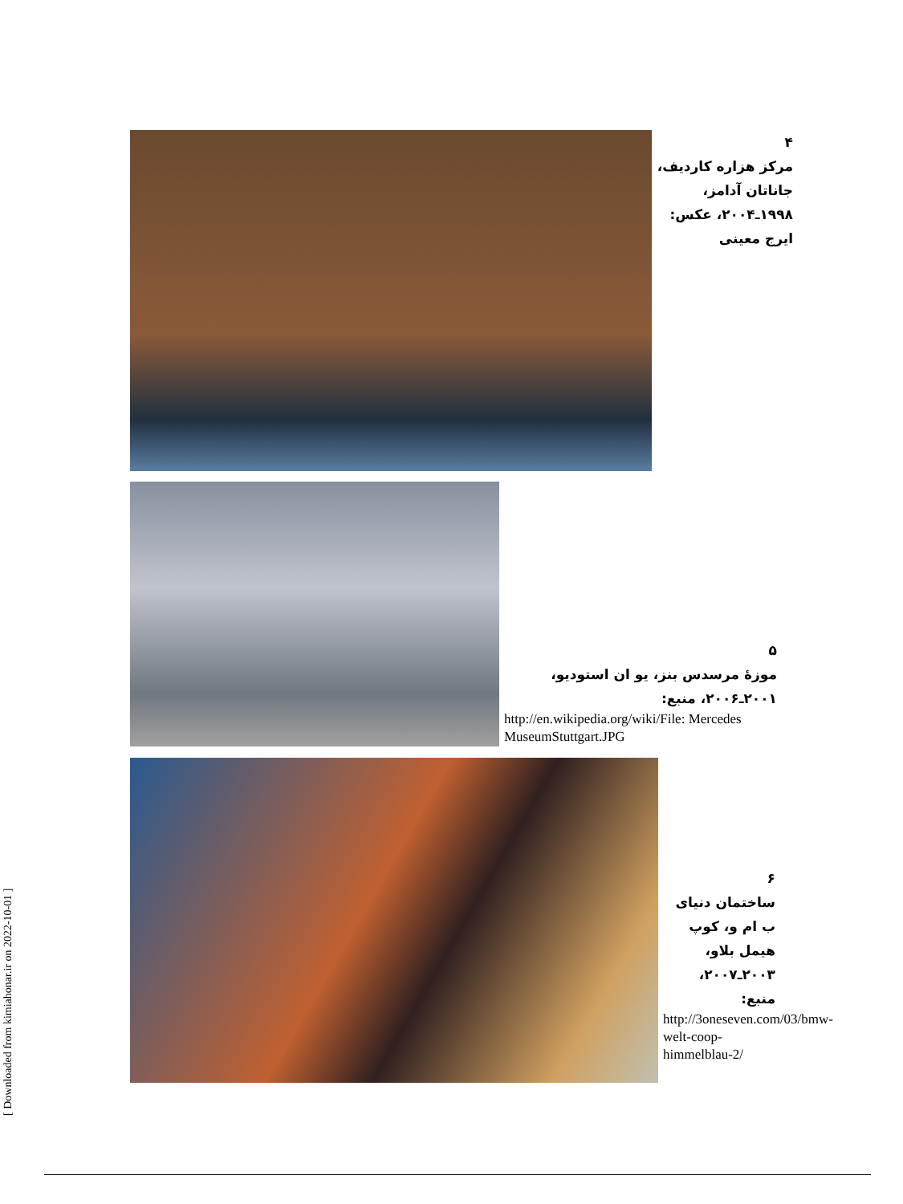۴
مرکز هزاره کاردیف،
جاناتان آدامز،
۱۹۹۸ـ۲۰۰۴، عکس:
ایرج معینی
۵
موزهٔ مرسدس بنز، یو ان استودیو،
۲۰۰۱ـ۲۰۰۶، منبع:
http://en.wikipedia.org/wiki/File: Mercedes MuseumStuttgart.JPG
۶
ساختمان دنیای ب ام و، کوپ هیمل بلاو،
۲۰۰۳ـ۲۰۰۷،
منبع:
http://3oneseven.com/03/bmw-welt-coop-himmelblau-2/
[ Downloaded from kimiahonar.ir on 2022-10-01 ]